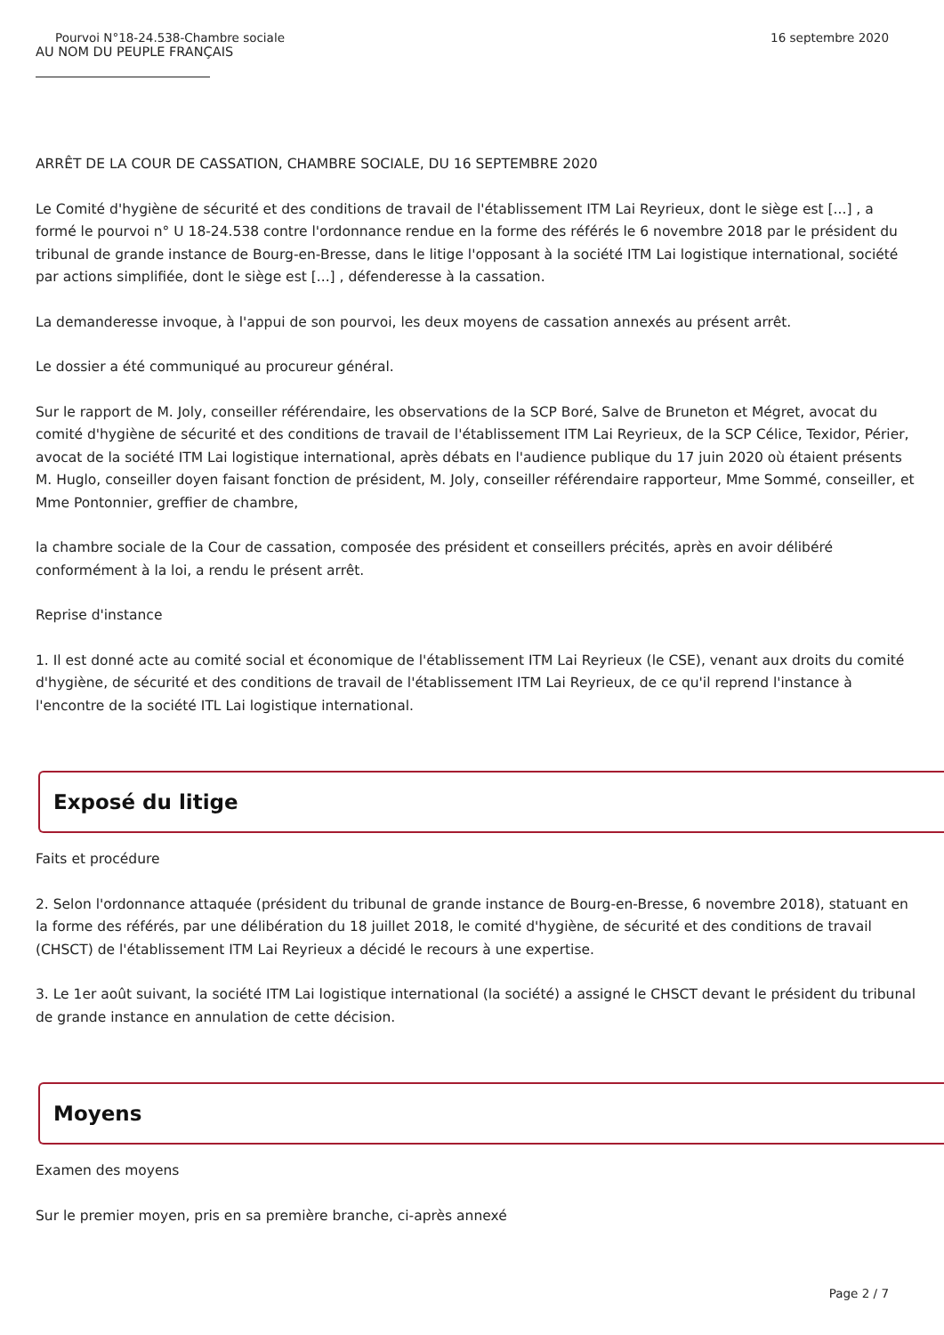Pourvoi N°18-24.538-Chambre sociale 16 septembre 2020
AU NOM DU PEUPLE FRANÇAIS
ARRÊT DE LA COUR DE CASSATION, CHAMBRE SOCIALE, DU 16 SEPTEMBRE 2020
Le Comité d'hygiène de sécurité et des conditions de travail de l'établissement ITM Lai Reyrieux, dont le siège est [...] , a formé le pourvoi n° U 18-24.538 contre l'ordonnance rendue en la forme des référés le 6 novembre 2018 par le président du tribunal de grande instance de Bourg-en-Bresse, dans le litige l'opposant à la société ITM Lai logistique international, société par actions simplifiée, dont le siège est [...] , défenderesse à la cassation.
La demanderesse invoque, à l'appui de son pourvoi, les deux moyens de cassation annexés au présent arrêt.
Le dossier a été communiqué au procureur général.
Sur le rapport de M. Joly, conseiller référendaire, les observations de la SCP Boré, Salve de Bruneton et Mégret, avocat du comité d'hygiène de sécurité et des conditions de travail de l'établissement ITM Lai Reyrieux, de la SCP Célice, Texidor, Périer, avocat de la société ITM Lai logistique international, après débats en l'audience publique du 17 juin 2020 où étaient présents M. Huglo, conseiller doyen faisant fonction de président, M. Joly, conseiller référendaire rapporteur, Mme Sommé, conseiller, et Mme Pontonnier, greffier de chambre,
la chambre sociale de la Cour de cassation, composée des président et conseillers précités, après en avoir délibéré conformément à la loi, a rendu le présent arrêt.
Reprise d'instance
1. Il est donné acte au comité social et économique de l'établissement ITM Lai Reyrieux (le CSE), venant aux droits du comité d'hygiène, de sécurité et des conditions de travail de l'établissement ITM Lai Reyrieux, de ce qu'il reprend l'instance à l'encontre de la société ITL Lai logistique international.
Exposé du litige
Faits et procédure
2. Selon l'ordonnance attaquée (président du tribunal de grande instance de Bourg-en-Bresse, 6 novembre 2018), statuant en la forme des référés, par une délibération du 18 juillet 2018, le comité d'hygiène, de sécurité et des conditions de travail (CHSCT) de l'établissement ITM Lai Reyrieux a décidé le recours à une expertise.
3. Le 1er août suivant, la société ITM Lai logistique international (la société) a assigné le CHSCT devant le président du tribunal de grande instance en annulation de cette décision.
Moyens
Examen des moyens
Sur le premier moyen, pris en sa première branche, ci-après annexé
Page 2 / 7